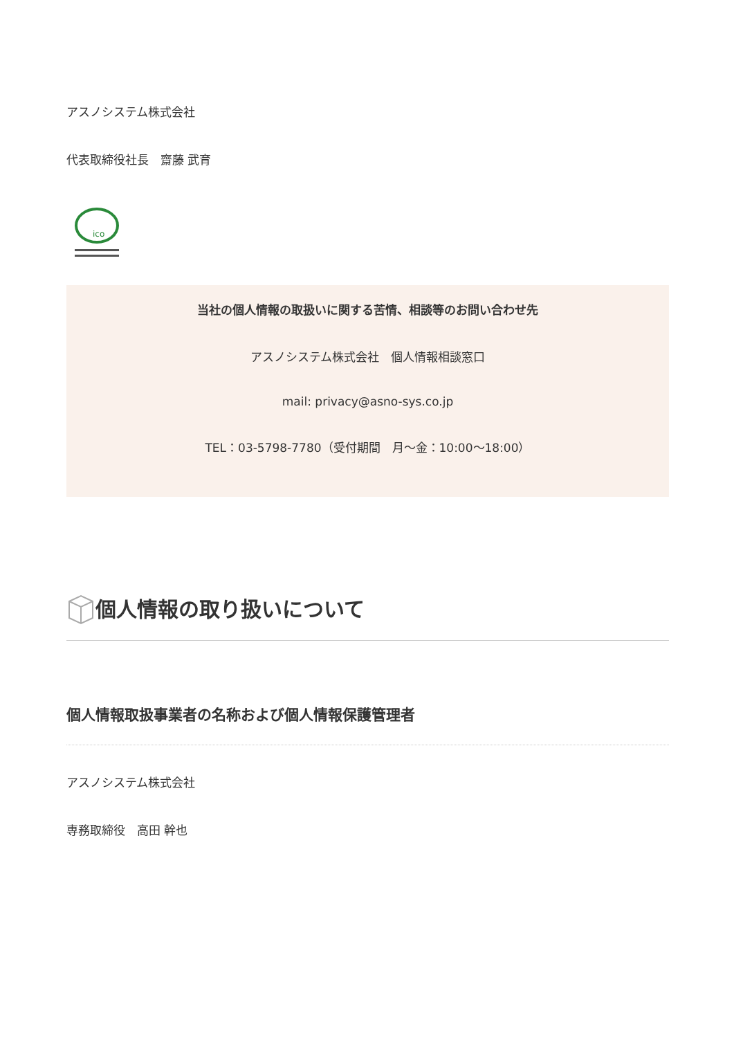アスノシステム株式会社
代表取締役社長　齋藤 武育
ico
当社の個人情報の取扱いに関する苦情、相談等のお問い合わせ先
アスノシステム株式会社　個人情報相談窓口
mail: privacy@asno-sys.co.jp
TEL：03-5798-7780（受付期間　月～金：10:00～18:00）
個人情報の取り扱いについて
個人情報取扱事業者の名称および個人情報保護管理者
アスノシステム株式会社
専務取締役　高田 幹也